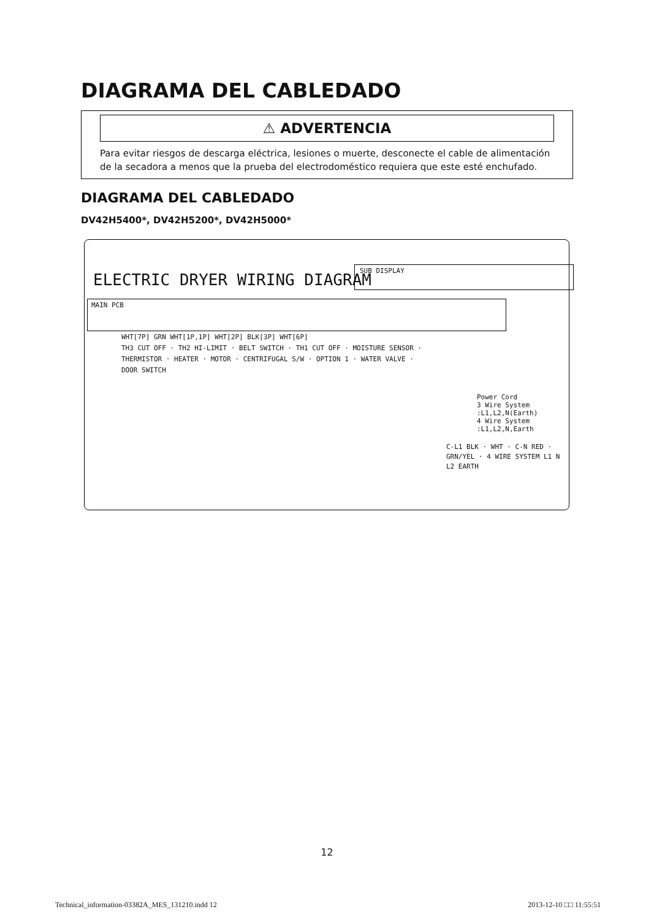DIAGRAMA DEL CABLEDADO
⚠ ADVERTENCIA
Para evitar riesgos de descarga eléctrica, lesiones o muerte, desconecte el cable de alimentación de la secadora a menos que la prueba del electrodoméstico requiera que este esté enchufado.
DIAGRAMA DEL CABLEDADO
DV42H5400*, DV42H5200*, DV42H5000*
ELECTRIC DRYER WIRING DIAGRAM
SUB DISPLAY
MAIN PCB
WHT[7P] GRN WHT[1P,1P] WHT[2P] BLK[3P] WHT[6P]
TH3 CUT OFF · TH2 HI-LIMIT · BELT SWITCH · TH1 CUT OFF · MOISTURE SENSOR · THERMISTOR · HEATER · MOTOR · CENTRIFUGAL S/W · OPTION 1 · WATER VALVE · DOOR SWITCH
Power Cord
3 Wire System :L1,L2,N(Earth)
4 Wire System :L1,L2,N,Earth
C-L1 BLK · WHT · C-N RED · GRN/YEL · 4 WIRE SYSTEM L1 N L2 EARTH
12
Technical_information-03382A_MES_131210.indd 12 2013-12-10 □□ 11:55:51